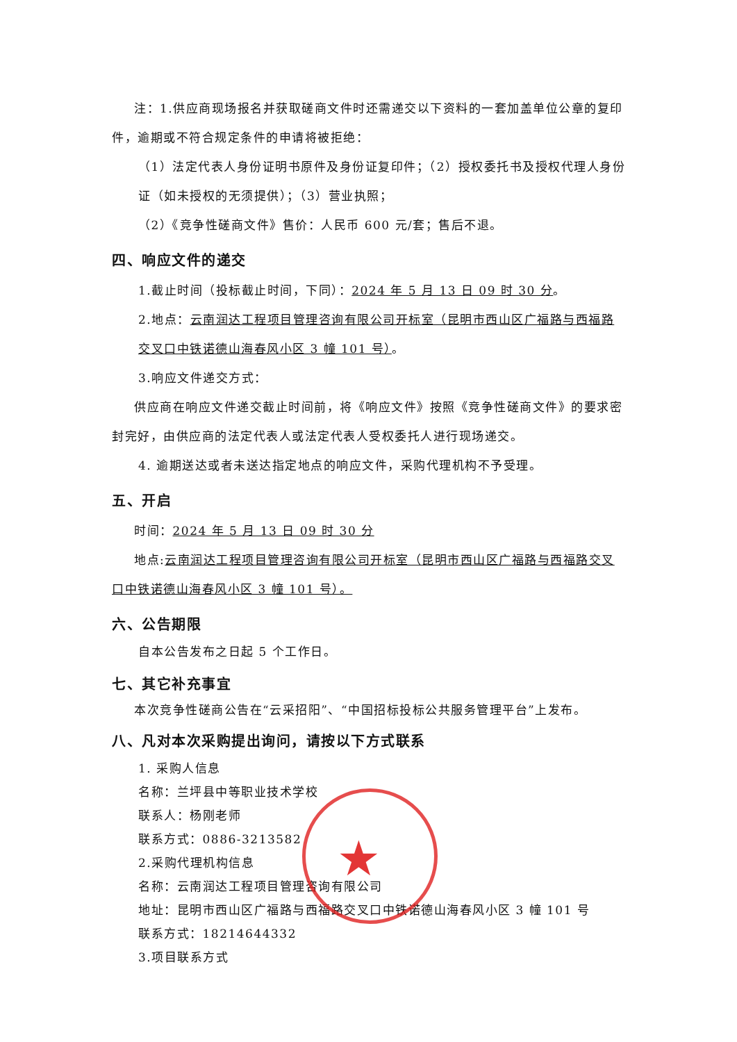注：1.供应商现场报名并获取磋商文件时还需递交以下资料的一套加盖单位公章的复印件，逾期或不符合规定条件的申请将被拒绝：
（1）法定代表人身份证明书原件及身份证复印件；（2）授权委托书及授权代理人身份证（如未授权的无须提供）；（3）营业执照；
（2）《竞争性磋商文件》售价：人民币 600 元/套；售后不退。
四、响应文件的递交
1.截止时间（投标截止时间，下同）：2024 年 5 月 13 日 09 时 30 分。
2.地点：云南润达工程项目管理咨询有限公司开标室（昆明市西山区广福路与西福路交叉口中铁诺德山海春风小区 3 幢 101 号）。
3.响应文件递交方式：
供应商在响应文件递交截止时间前，将《响应文件》按照《竞争性磋商文件》的要求密封完好，由供应商的法定代表人或法定代表人受权委托人进行现场递交。
4. 逾期送达或者未送达指定地点的响应文件，采购代理机构不予受理。
五、开启
时间：2024 年 5 月 13 日 09 时 30 分
地点:云南润达工程项目管理咨询有限公司开标室（昆明市西山区广福路与西福路交叉口中铁诺德山海春风小区 3 幢 101 号）。
六、公告期限
自本公告发布之日起 5 个工作日。
七、其它补充事宜
本次竞争性磋商公告在“云采招阳”、“中国招标投标公共服务管理平台”上发布。
八、凡对本次采购提出询问，请按以下方式联系
1. 采购人信息
名称：兰坪县中等职业技术学校
联系人：杨刚老师
联系方式：0886-3213582
2.采购代理机构信息
名称：云南润达工程项目管理咨询有限公司
地址：昆明市西山区广福路与西福路交叉口中铁诺德山海春风小区 3 幢 101 号
联系方式：18214644332
3.项目联系方式
★